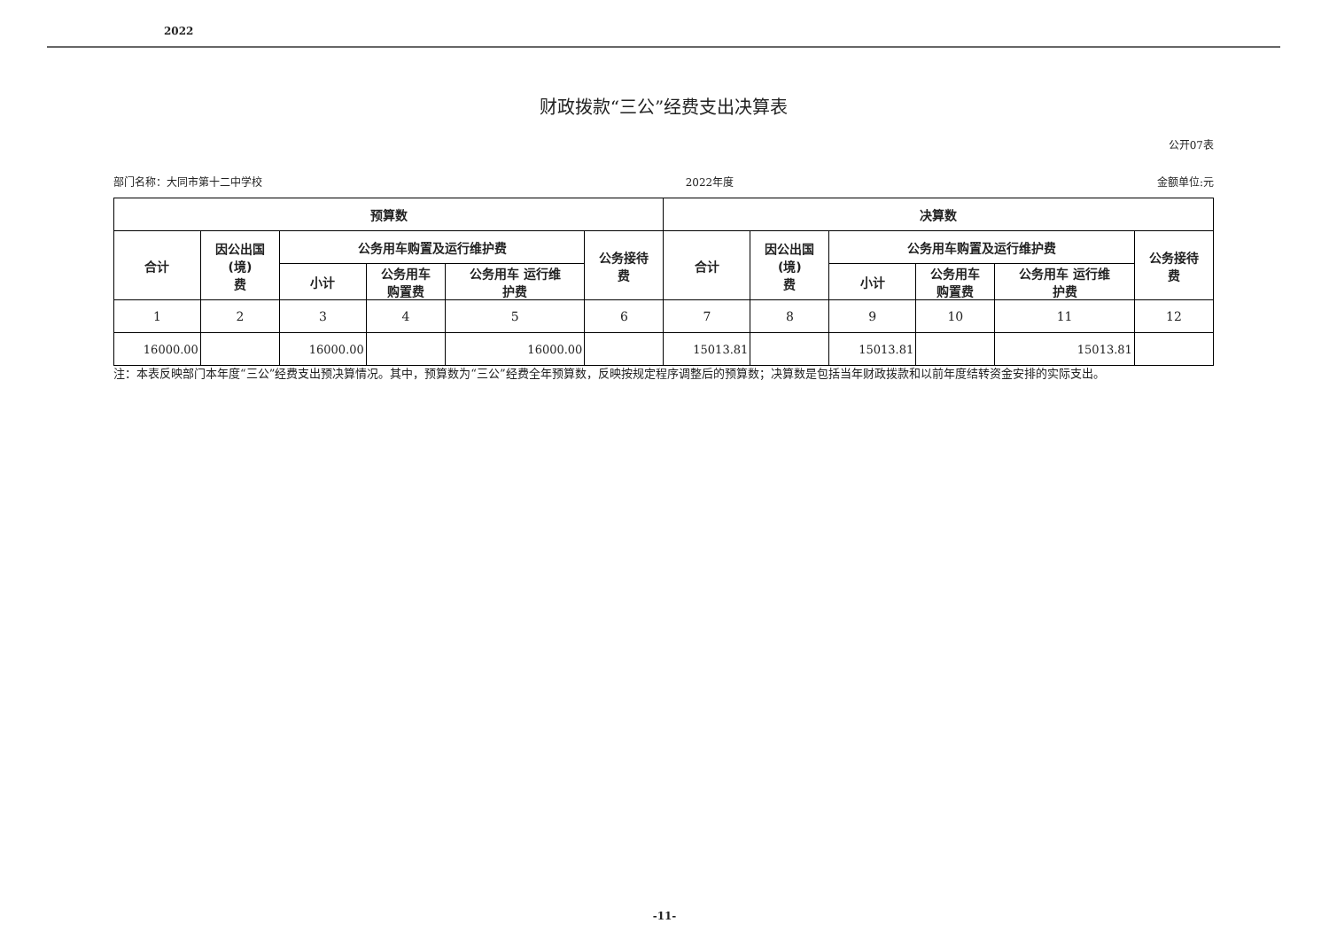2022
财政拨款“三公”经费支出决算表
公开07表
部门名称：大同市第十二中学校 2022年度 金额单位:元
| 预算数 | | | | | | 决算数 | | | | | |
| --- | --- | --- | --- | --- | --- | --- | --- | --- | --- | --- | --- |
| 合计 | 因公出国 (境) 费 | 公务用车购置及运行维护费 | | | 公务接待 费 | 合计 | 因公出国 (境) 费 | 公务用车购置及运行维护费 | | | 公务接待 费 |
| | | 小计 | 公务用车 购置费 | 公务用车 运行维 护费 | | | | 小计 | 公务用车 购置费 | 公务用车 运行维 护费 | |
| 1 | 2 | 3 | 4 | 5 | 6 | 7 | 8 | 9 | 10 | 11 | 12 |
| 16000.00 | | 16000.00 | | 16000.00 | | 15013.81 | | 15013.81 | | 15013.81 | |
注：本表反映部门本年度“三公”经费支出预决算情况。其中，预算数为“三公”经费全年预算数，反映按规定程序调整后的预算数；决算数是包括当年财政拨款和以前年度结转资金安排的实际支出。
-11-